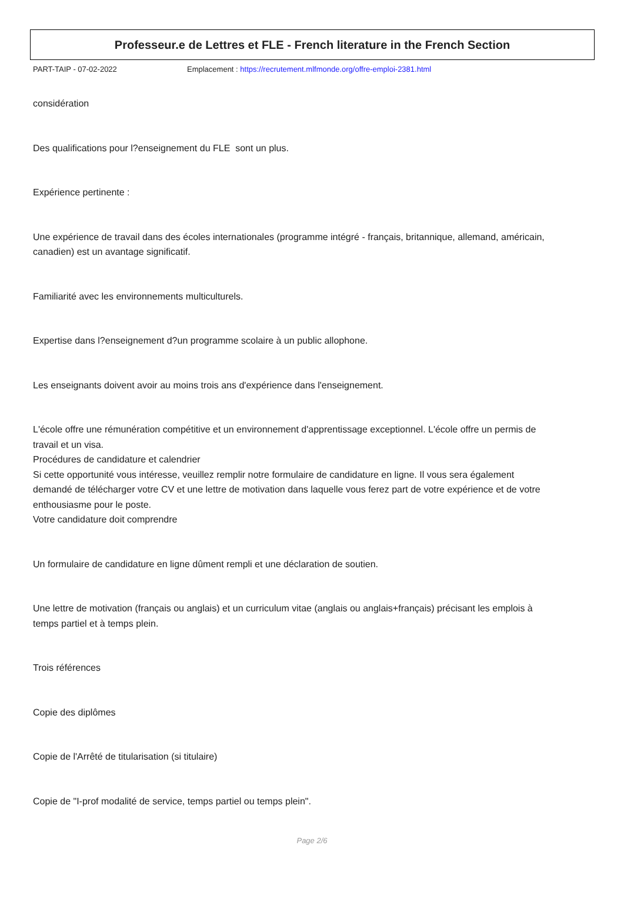Professeur.e de Lettres et FLE - French literature in the French Section
PART-TAIP - 07-02-2022 Emplacement : https://recrutement.mlfmonde.org/offre-emploi-2381.html
considération
Des qualifications pour l?enseignement du FLE sont un plus.
Expérience pertinente :
Une expérience de travail dans des écoles internationales (programme intégré - français, britannique, allemand, américain, canadien) est un avantage significatif.
Familiarité avec les environnements multiculturels.
Expertise dans l?enseignement d?un programme scolaire à un public allophone.
Les enseignants doivent avoir au moins trois ans d'expérience dans l'enseignement.
L'école offre une rémunération compétitive et un environnement d'apprentissage exceptionnel. L'école offre un permis de travail et un visa.
Procédures de candidature et calendrier
Si cette opportunité vous intéresse, veuillez remplir notre formulaire de candidature en ligne. Il vous sera également demandé de télécharger votre CV et une lettre de motivation dans laquelle vous ferez part de votre expérience et de votre enthousiasme pour le poste.
Votre candidature doit comprendre
Un formulaire de candidature en ligne dûment rempli et une déclaration de soutien.
Une lettre de motivation (français ou anglais) et un curriculum vitae (anglais ou anglais+français) précisant les emplois à temps partiel et à temps plein.
Trois références
Copie des diplômes
Copie de l'Arrêté de titularisation (si titulaire)
Copie de "I-prof modalité de service, temps partiel ou temps plein".
Page 2/6